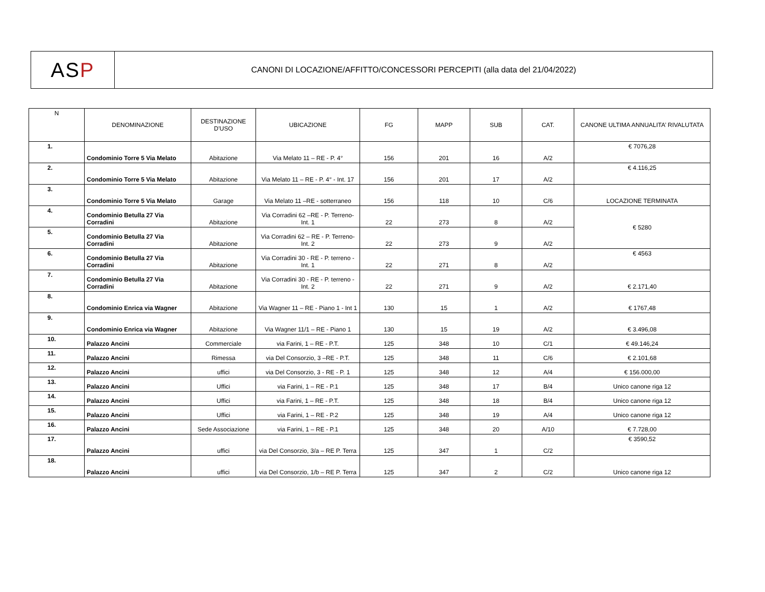AS P
CANONI DI LOCAZIONE/AFFITTO/CONCESSORI PERCEPITI (alla data del 21/04/2022)
| N | DENOMINAZIONE | DESTINAZIONE D'USO | UBICAZIONE | FG | MAPP | SUB | CAT. | CANONE ULTIMA ANNUALITA’ RIVALUTATA |
| --- | --- | --- | --- | --- | --- | --- | --- | --- |
| 1. | Condominio Torre 5 Via Melato | Abitazione | Via Melato 11 – RE - P. 4° | 156 | 201 | 16 | A/2 | € 7076,28 |
| 2. | Condominio Torre 5 Via Melato | Abitazione | Via Melato 11 – RE - P. 4° - Int. 17 | 156 | 201 | 17 | A/2 | € 4.116,25 |
| 3. | Condominio Torre 5 Via Melato | Garage | Via Melato 11 –RE - sotterraneo | 156 | 118 | 10 | C/6 | LOCAZIONE TERMINATA |
| 4. | Condominio Betulla 27 Via Corradini | Abitazione | Via Corradini 62 –RE - P. Terreno- Int. 1 | 22 | 273 | 8 | A/2 | € 5280 |
| 5. | Condominio Betulla 27 Via Corradini | Abitazione | Via Corradini 62 – RE - P. Terreno- Int. 2 | 22 | 273 | 9 | A/2 | |
| 6. | Condominio Betulla 27 Via Corradini | Abitazione | Via Corradini 30 - RE - P. terreno - Int. 1 | 22 | 271 | 8 | A/2 | € 4563 |
| 7. | Condominio Betulla 27 Via Corradini | Abitazione | Via Corradini 30 - RE - P. terreno - Int. 2 | 22 | 271 | 9 | A/2 | € 2.171,40 |
| 8. | Condominio Enrica via Wagner | Abitazione | Via Wagner 11 – RE - Piano 1 - Int 1 | 130 | 15 | 1 | A/2 | € 1767,48 |
| 9. | Condominio Enrica via Wagner | Abitazione | Via Wagner 11/1 – RE - Piano 1 | 130 | 15 | 19 | A/2 | € 3.496,08 |
| 10. | Palazzo Ancini | Commerciale | via Farini, 1 – RE - P.T. | 125 | 348 | 10 | C/1 | € 49.146,24 |
| 11. | Palazzo Ancini | Rimessa | via Del Consorzio, 3 –RE - P.T. | 125 | 348 | 11 | C/6 | € 2.101,68 |
| 12. | Palazzo Ancini | uffici | via Del Consorzio, 3 - RE - P. 1 | 125 | 348 | 12 | A/4 | € 156.000,00 |
| 13. | Palazzo Ancini | Uffici | via Farini, 1 – RE - P.1 | 125 | 348 | 17 | B/4 | Unico canone riga 12 |
| 14. | Palazzo Ancini | Uffici | via Farini, 1 – RE - P.T. | 125 | 348 | 18 | B/4 | Unico canone riga 12 |
| 15. | Palazzo Ancini | Uffici | via Farini, 1 – RE - P.2 | 125 | 348 | 19 | A/4 | Unico canone riga 12 |
| 16. | Palazzo Ancini | Sede Associazione | via Farini, 1 – RE - P.1 | 125 | 348 | 20 | A/10 | € 7.728,00 |
| 17. | Palazzo Ancini | uffici | via Del Consorzio, 3/a – RE P. Terra | 125 | 347 | 1 | C/2 | € 3590,52 |
| 18. | Palazzo Ancini | uffici | via Del Consorzio, 1/b – RE P. Terra | 125 | 347 | 2 | C/2 | Unico canone riga 12 |